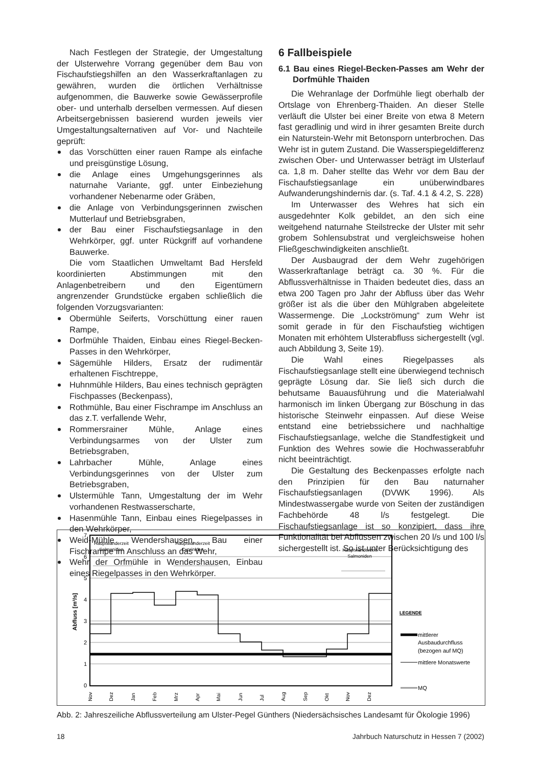Nach Festlegen der Strategie, der Umgestaltung der Ulsterwehre Vorrang gegenüber dem Bau von Fischaufstiegshilfen an den Wasserkraftanlagen zu gewähren, wurden die örtlichen Verhältnisse aufgenommen, die Bauwerke sowie Gewässerprofile ober- und unterhalb derselben vermessen. Auf diesen Arbeitsergebnissen basierend wurden jeweils vier Umgestaltungsalternativen auf Vor- und Nachteile geprüft:
das Vorschütten einer rauen Rampe als einfache und preisgünstige Lösung,
die Anlage eines Umgehungsgerinnes als naturnahe Variante, ggf. unter Einbeziehung vorhandener Nebenarme oder Gräben,
die Anlage von Verbindungsgerinnen zwischen Mutterlauf und Betriebsgraben,
der Bau einer Fischaufstiegsanlage in den Wehrkörper, ggf. unter Rückgriff auf vorhandene Bauwerke.
Die vom Staatlichen Umweltamt Bad Hersfeld koordinierten Abstimmungen mit den Anlagenbetreibern und den Eigentümern angrenzender Grundstücke ergaben schließlich die folgenden Vorzugsvarianten:
Obermühle Seiferts, Vorschüttung einer rauen Rampe,
Dorfmühle Thaiden, Einbau eines Riegel-Becken-Passes in den Wehrkörper,
Sägemühle Hilders, Ersatz der rudimentär erhaltenen Fischtreppe,
Huhnmühle Hilders, Bau eines technisch geprägten Fischpasses (Beckenpass),
Rothmühle, Bau einer Fischrampe im Anschluss an das z.T. verfallende Wehr,
Rommersrainer Mühle, Anlage eines Verbindungsarmes von der Ulster zum Betriebsgraben,
Lahrbacher Mühle, Anlage eines Verbindungsgerinnes von der Ulster zum Betriebsgraben,
Ulstermühle Tann, Umgestaltung der im Wehr vorhandenen Restwasserscharte,
Hasenmühle Tann, Einbau eines Riegelpasses in den Wehrkörper,
Weid-Mühle Wendershausen, Bau einer Fischrampe im Anschluss an das Wehr,
Wehr der Orfmühle in Wendershausen, Einbau eines Riegelpasses in den Wehrkörper.
6 Fallbeispiele
6.1 Bau eines Riegel-Becken-Passes am Wehr der Dorfmühle Thaiden
Die Wehranlage der Dorfmühle liegt oberhalb der Ortslage von Ehrenberg-Thaiden. An dieser Stelle verläuft die Ulster bei einer Breite von etwa 8 Metern fast geradlinig und wird in ihrer gesamten Breite durch ein Naturstein-Wehr mit Betonsporn unterbrochen. Das Wehr ist in gutem Zustand. Die Wasserspiegeldifferenz zwischen Ober- und Unterwasser beträgt im Ulsterlauf ca. 1,8 m. Daher stellte das Wehr vor dem Bau der Fischaufstiegsanlage ein unüberwindbares Aufwanderungshindernis dar. (s. Taf. 4.1 & 4.2, S. 228)
Im Unterwasser des Wehres hat sich ein ausgedehnter Kolk gebildet, an den sich eine weitgehend naturnahe Steilstrecke der Ulster mit sehr grobem Sohlensubstrat und vergleichsweise hohen Fließgeschwindigkeiten anschließt.
Der Ausbaugrad der dem Wehr zugehörigen Wasserkraftanlage beträgt ca. 30 %. Für die Abflussverhältnisse in Thaiden bedeutet dies, dass an etwa 200 Tagen pro Jahr der Abfluss über das Wehr größer ist als die über den Mühlgraben abgeleitete Wassermenge. Die „Lockströmung“ zum Wehr ist somit gerade in für den Fischaufstieg wichtigen Monaten mit erhöhtem Ulsterabfluss sichergestellt (vgl. auch Abbildung 3, Seite 19).
Die Wahl eines Riegelpasses als Fischaufstiegsanlage stellt eine überwiegend technisch geprägte Lösung dar. Sie ließ sich durch die behutsame Bauausführung und die Materialwahl harmonisch im linken Übergang zur Böschung in das historische Steinwehr einpassen. Auf diese Weise entstand eine betriebssichere und nachhaltige Fischaufstiegsanlage, welche die Standfestigkeit und Funktion des Wehres sowie die Hochwasserabfuhr nicht beeinträchtigt.
Die Gestaltung des Beckenpasses erfolgte nach den Prinzipien für den Bau naturnaher Fischaufstiegsanlagen (DVWK 1996). Als Mindestwassergabe wurde von Seiten der zuständigen Fachbehörde 48 l/s festgelegt. Die Fischaufstiegsanlage ist so konzipiert, dass ihre Funktionalität bei Abflüssen zwischen 20 l/s und 100 l/s sichergestellt ist. So ist unter Berücksichtigung des
Hauptwanderzeit
Salmoniden
Hauptwanderzeit
Cypriniden
Hauptwanderzeit
Salmoniden
7
6
5
4
3
2
1
0
Abfluss [m³/s]
Nov
Dez
Jan
Feb
Mrz
Apr
Mai
Jun
Jul
Aug
Sep
Okt
Nov
Dez
LEGENDE
mittlerer
Ausbaudurchfluss
(bezogen auf MQ)
mittlere Monatswerte
MQ
Abb. 2: Jahreszeiliche Abflussverteilung am Ulster-Pegel Günthers (Niedersächsisches Landesamt für Ökologie 1996)
18 Jahrbuch Naturschutz in Hessen 7 (2002)